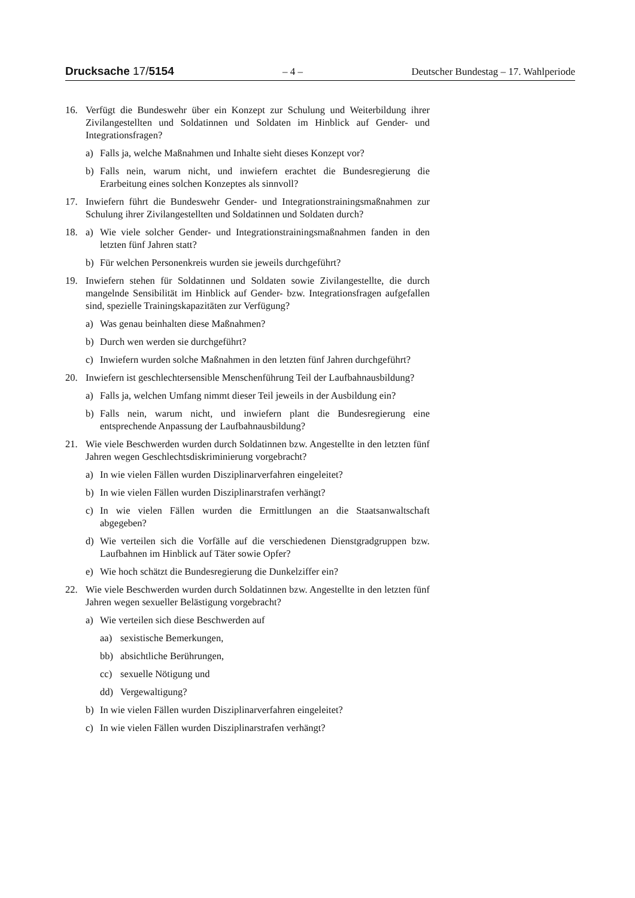Drucksache 17/5154 – 4 – Deutscher Bundestag – 17. Wahlperiode
16. Verfügt die Bundeswehr über ein Konzept zur Schulung und Weiterbildung ihrer Zivilangestellten und Soldatinnen und Soldaten im Hinblick auf Gen­der- und Integrationsfragen?
a) Falls ja, welche Maßnahmen und Inhalte sieht dieses Konzept vor?
b) Falls nein, warum nicht, und inwiefern erachtet die Bundesregierung die Erarbeitung eines solchen Konzeptes als sinnvoll?
17. Inwiefern führt die Bundeswehr Gender- und Integrationstrainingsmaßnah­men zur Schulung ihrer Zivilangestellten und Soldatinnen und Soldaten durch?
18. a) Wie viele solcher Gender- und Integrationstrainingsmaßnahmen fanden in den letzten fünf Jahren statt?
b) Für welchen Personenkreis wurden sie jeweils durchgeführt?
19. Inwiefern stehen für Soldatinnen und Soldaten sowie Zivilangestellte, die durch mangelnde Sensibilität im Hinblick auf Gender- bzw. Integrationsfra­gen aufgefallen sind, spezielle Trainingskapazitäten zur Verfügung?
a) Was genau beinhalten diese Maßnahmen?
b) Durch wen werden sie durchgeführt?
c) Inwiefern wurden solche Maßnahmen in den letzten fünf Jahren durch­geführt?
20. Inwiefern ist geschlechtersensible Menschenführung Teil der Laufbahnaus­bildung?
a) Falls ja, welchen Umfang nimmt dieser Teil jeweils in der Ausbildung ein?
b) Falls nein, warum nicht, und inwiefern plant die Bundesregierung eine entsprechende Anpassung der Laufbahnausbildung?
21. Wie viele Beschwerden wurden durch Soldatinnen bzw. Angestellte in den letzten fünf Jahren wegen Geschlechtsdiskriminierung vorgebracht?
a) In wie vielen Fällen wurden Disziplinarverfahren eingeleitet?
b) In wie vielen Fällen wurden Disziplinarstrafen verhängt?
c) In wie vielen Fällen wurden die Ermittlungen an die Staatsanwaltschaft abgegeben?
d) Wie verteilen sich die Vorfälle auf die verschiedenen Dienstgradgruppen bzw. Laufbahnen im Hinblick auf Täter sowie Opfer?
e) Wie hoch schätzt die Bundesregierung die Dunkelziffer ein?
22. Wie viele Beschwerden wurden durch Soldatinnen bzw. Angestellte in den letzten fünf Jahren wegen sexueller Belästigung vorgebracht?
a) Wie verteilen sich diese Beschwerden auf
aa) sexistische Bemerkungen,
bb) absichtliche Berührungen,
cc) sexuelle Nötigung und
dd) Vergewaltigung?
b) In wie vielen Fällen wurden Disziplinarverfahren eingeleitet?
c) In wie vielen Fällen wurden Disziplinarstrafen verhängt?